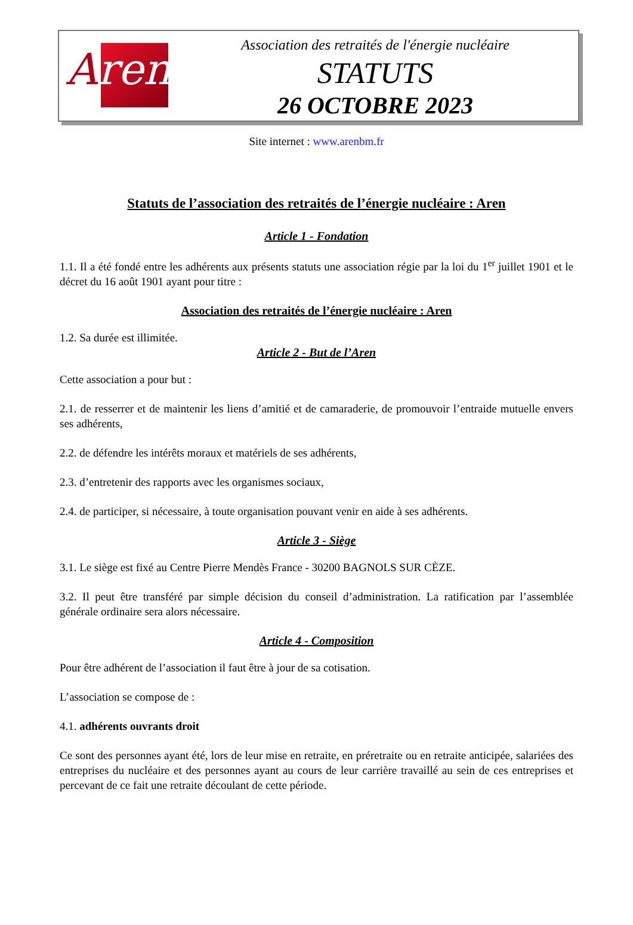Aren
Association des retraités de l'énergie nucléaire
STATUTS
26 OCTOBRE 2023
Site internet : www.arenbm.fr
Statuts de l’association des retraités de l’énergie nucléaire : Aren
Article 1 - Fondation
1.1. Il a été fondé entre les adhérents aux présents statuts une association régie par la loi du 1<sup>er</sup> juillet 1901 et le décret du 16 août 1901 ayant pour titre :
Association des retraités de l’énergie nucléaire : Aren
1.2. Sa durée est illimitée.
Article 2 - But de l’Aren
Cette association a pour but :
2.1. de resserrer et de maintenir les liens d’amitié et de camaraderie, de promouvoir l’entraide mutuelle envers ses adhérents,
2.2. de défendre les intérêts moraux et matériels de ses adhérents,
2.3. d’entretenir des rapports avec les organismes sociaux,
2.4. de participer, si nécessaire, à toute organisation pouvant venir en aide à ses adhérents.
Article 3 - Siège
3.1. Le siège est fixé au Centre Pierre Mendès France - 30200 BAGNOLS SUR CÈZE.
3.2. Il peut être transféré par simple décision du conseil d’administration. La ratification par l’assemblée générale ordinaire sera alors nécessaire.
Article 4 - Composition
Pour être adhérent de l’association il faut être à jour de sa cotisation.
L’association se compose de :
4.1. adhérents ouvrants droit
Ce sont des personnes ayant été, lors de leur mise en retraite, en préretraite ou en retraite anticipée, salariées des entreprises du nucléaire et des personnes ayant au cours de leur carrière travaillé au sein de ces entreprises et percevant de ce fait une retraite découlant de cette période.